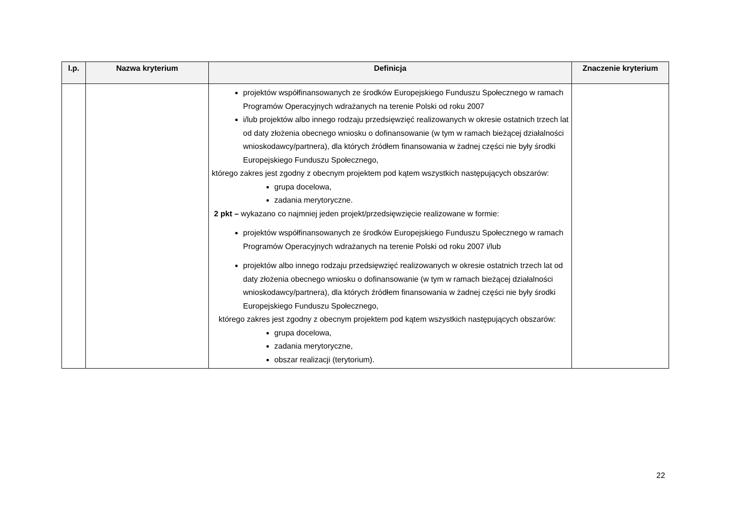| l.p. | Nazwa kryterium | Definicja | Znaczenie kryterium |
| --- | --- | --- | --- |
| | | projektów współfinansowanych ze środków Europejskiego Funduszu Społecznego w ramach Programów Operacyjnych wdrażanych na terenie Polski od roku 2007 i/lub projektów albo innego rodzaju przedsięwzięć realizowanych w okresie ostatnich trzech lat od daty złożenia obecnego wniosku o dofinansowanie (w tym w ramach bieżącej działalności wnioskodawcy/partnera), dla których źródłem finansowania w żadnej części nie były środki Europejskiego Funduszu Społecznego, którego zakres jest zgodny z obecnym projektem pod kątem wszystkich następujących obszarów: grupa docelowa, zadania merytoryczne. 2 pkt – wykazano co najmniej jeden projekt/przedsięwzięcie realizowane w formie: projektów współfinansowanych ze środków Europejskiego Funduszu Społecznego w ramach Programów Operacyjnych wdrażanych na terenie Polski od roku 2007 i/lub projektów albo innego rodzaju przedsięwzięć realizowanych w okresie ostatnich trzech lat od daty złożenia obecnego wniosku o dofinansowanie (w tym w ramach bieżącej działalności wnioskodawcy/partnera), dla których źródłem finansowania w żadnej części nie były środki Europejskiego Funduszu Społecznego, którego zakres jest zgodny z obecnym projektem pod kątem wszystkich następujących obszarów: grupa docelowa, zadania merytoryczne, obszar realizacji (terytorium). | |
22